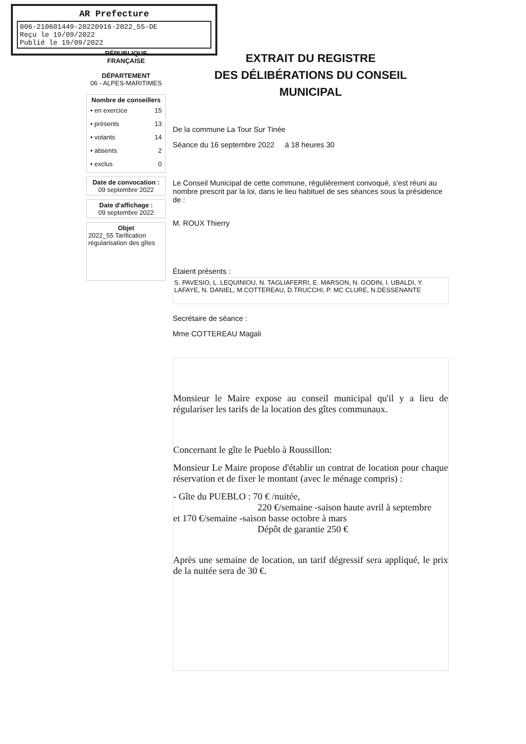AR Prefecture
006-210601449-20220916-2022_55-DE
Reçu le 19/09/2022
Publié le 19/09/2022
RÉPUBLIQUE FRANÇAISE
DÉPARTEMENT
06 - ALPES-MARITIMES
Nombre de conseillers
| • en exercice | 15 |
| • présents | 13 |
| • votants | 14 |
| • absents | 2 |
| • exclus | 0 |
Date de convocation :
09 septembre 2022
Date d'affichage :
09 septembre 2022
Objet
2022_55 Tarification régularisation des gîtes
EXTRAIT DU REGISTRE
DES DÉLIBÉRATIONS DU CONSEIL
MUNICIPAL
De la commune La Tour Sur Tinée
Séance du 16 septembre 2022 à 18 heures 30
Le Conseil Municipal de cette commune, régulièrement convoqué, s'est réuni au nombre prescrit par la loi, dans le lieu habituel de ses séances sous la présidence de :
M. ROUX Thierry
Étaient présents :
S. PAVESIO, L. LEQUINIOU, N. TAGLIAFERRI, E. MARSON, N. GODIN, I. UBALDI, Y. LAFAYE, N. DANIEL, M.COTTEREAU, D.TRUCCHI, P. MC CLURE, N.DESSENANTE
Secrétaire de séance :
Mme COTTEREAU Magali
Monsieur le Maire expose au conseil municipal qu'il y a lieu de régulariser les tarifs de la location des gîtes communaux.
Concernant le gîte le Pueblo à Roussillon:
Monsieur Le Maire propose d'établir un contrat de location pour chaque réservation et de fixer le montant (avec le ménage compris) :
- Gîte du PUEBLO : 70 € /nuitée,
220 €/semaine -saison haute avril à septembre
et 170 €/semaine -saison basse octobre à mars
Dépôt de garantie 250 €
Après une semaine de location, un tarif dégressif sera appliqué, le prix de la nuitée sera de 30 €.